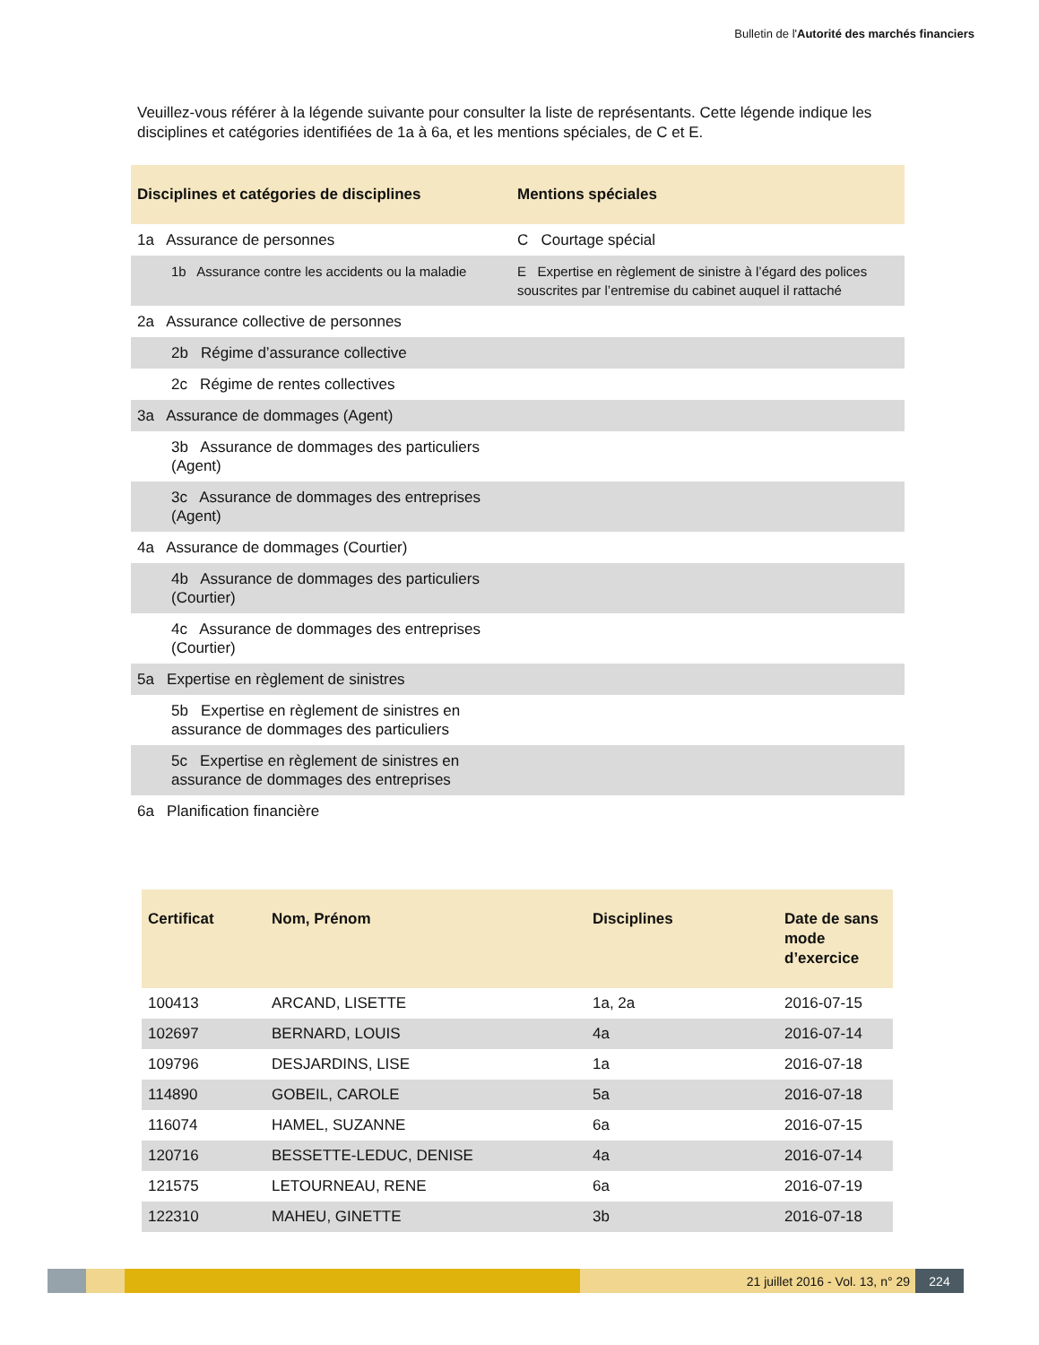Bulletin de l'Autorité des marchés financiers
Veuillez-vous référer à la légende suivante pour consulter la liste de représentants. Cette légende indique les disciplines et catégories identifiées de 1a à 6a, et les mentions spéciales, de C et E.
| Disciplines et catégories de disciplines | Mentions spéciales |
| --- | --- |
| 1a Assurance de personnes | C Courtage spécial |
| 1b Assurance contre les accidents ou la maladie | E Expertise en règlement de sinistre à l’égard des polices souscrites par l’entremise du cabinet auquel il rattaché |
| 2a Assurance collective de personnes | |
| 2b Régime d’assurance collective | |
| 2c Régime de rentes collectives | |
| 3a Assurance de dommages (Agent) | |
| 3b Assurance de dommages des particuliers (Agent) | |
| 3c Assurance de dommages des entreprises (Agent) | |
| 4a Assurance de dommages (Courtier) | |
| 4b Assurance de dommages des particuliers (Courtier) | |
| 4c Assurance de dommages des entreprises (Courtier) | |
| 5a Expertise en règlement de sinistres | |
| 5b Expertise en règlement de sinistres en assurance de dommages des particuliers | |
| 5c Expertise en règlement de sinistres en assurance de dommages des entreprises | |
| 6a Planification financière | |
| Certificat | Nom, Prénom | Disciplines | Date de sans mode d’exercice |
| --- | --- | --- | --- |
| 100413 | ARCAND, LISETTE | 1a, 2a | 2016-07-15 |
| 102697 | BERNARD, LOUIS | 4a | 2016-07-14 |
| 109796 | DESJARDINS, LISE | 1a | 2016-07-18 |
| 114890 | GOBEIL, CAROLE | 5a | 2016-07-18 |
| 116074 | HAMEL, SUZANNE | 6a | 2016-07-15 |
| 120716 | BESSETTE-LEDUC, DENISE | 4a | 2016-07-14 |
| 121575 | LETOURNEAU, RENE | 6a | 2016-07-19 |
| 122310 | MAHEU, GINETTE | 3b | 2016-07-18 |
21 juillet 2016 - Vol. 13, n° 29
224